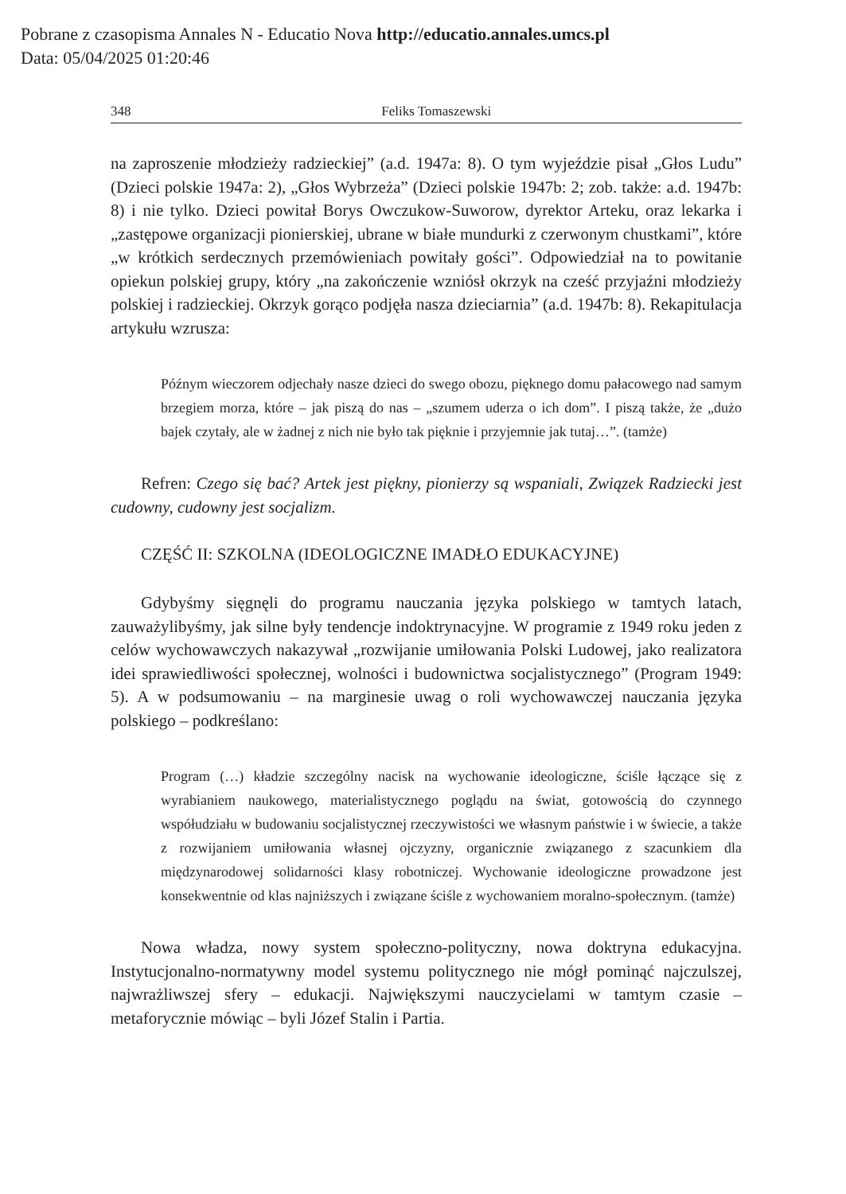Pobrane z czasopisma Annales N - Educatio Nova http://educatio.annales.umcs.pl
Data: 05/04/2025 01:20:46
348 Feliks Tomaszewski
na zaproszenie młodzieży radzieckiej” (a.d. 1947a: 8). O tym wyjeździe pisał „Głos Ludu” (Dzieci polskie 1947a: 2), „Głos Wybrzeża” (Dzieci polskie 1947b: 2; zob. także: a.d. 1947b: 8) i nie tylko. Dzieci powitał Borys Owczukow-Suworow, dyrektor Arteku, oraz lekarka i „zastępowe organizacji pionierskiej, ubrane w białe mundurki z czerwonym chustkami”, które „w krótkich serdecznych przemówieniach powitały gości”. Odpowiedział na to powitanie opiekun polskiej grupy, który „na zakończenie wzniósł okrzyk na cześć przyjaźni młodzieży polskiej i radzieckiej. Okrzyk gorąco podjęła nasza dzieciarnia” (a.d. 1947b: 8). Rekapitulacja artykułu wzrusza:
Późnym wieczorem odjechały nasze dzieci do swego obozu, pięknego domu pałacowego nad samym brzegiem morza, które – jak piszą do nas – „szumem uderza o ich dom”. I piszą także, że „dużo bajek czytały, ale w żadnej z nich nie było tak pięknie i przyjemnie jak tutaj…”. (tamże)
Refren: Czego się bać? Artek jest piękny, pionierzy są wspaniali, Związek Radziecki jest cudowny, cudowny jest socjalizm.
CZĘŚĆ II: SZKOLNA (IDEOLOGICZNE IMADŁO EDUKACYJNE)
Gdybyśmy sięgnęli do programu nauczania języka polskiego w tamtych latach, zauważylibyśmy, jak silne były tendencje indoktrynacyjne. W programie z 1949 roku jeden z celów wychowawczych nakazywał „rozwijanie umiłowania Polski Ludowej, jako realizatora idei sprawiedliwości społecznej, wolności i budownictwa socjalistycznego” (Program 1949: 5). A w podsumowaniu – na marginesie uwag o roli wychowawczej nauczania języka polskiego – podkreślano:
Program (…) kładzie szczególny nacisk na wychowanie ideologiczne, ściśle łączące się z wyrabianiem naukowego, materialistycznego poglądu na świat, gotowością do czynnego współudziału w budowaniu socjalistycznej rzeczywistości we własnym państwie i w świecie, a także z rozwijaniem umiłowania własnej ojczyzny, organicznie związanego z szacunkiem dla międzynarodowej solidarności klasy robotniczej. Wychowanie ideologiczne prowadzone jest konsekwentnie od klas najniższych i związane ściśle z wychowaniem moralno-społecznym. (tamże)
Nowa władza, nowy system społeczno-polityczny, nowa doktryna edukacyjna. Instytucjonalno-normatywny model systemu politycznego nie mógł pominąć najczulszej, najwrażliwszej sfery – edukacji. Największymi nauczycielami w tamtym czasie – metaforycznie mówiąc – byli Józef Stalin i Partia.